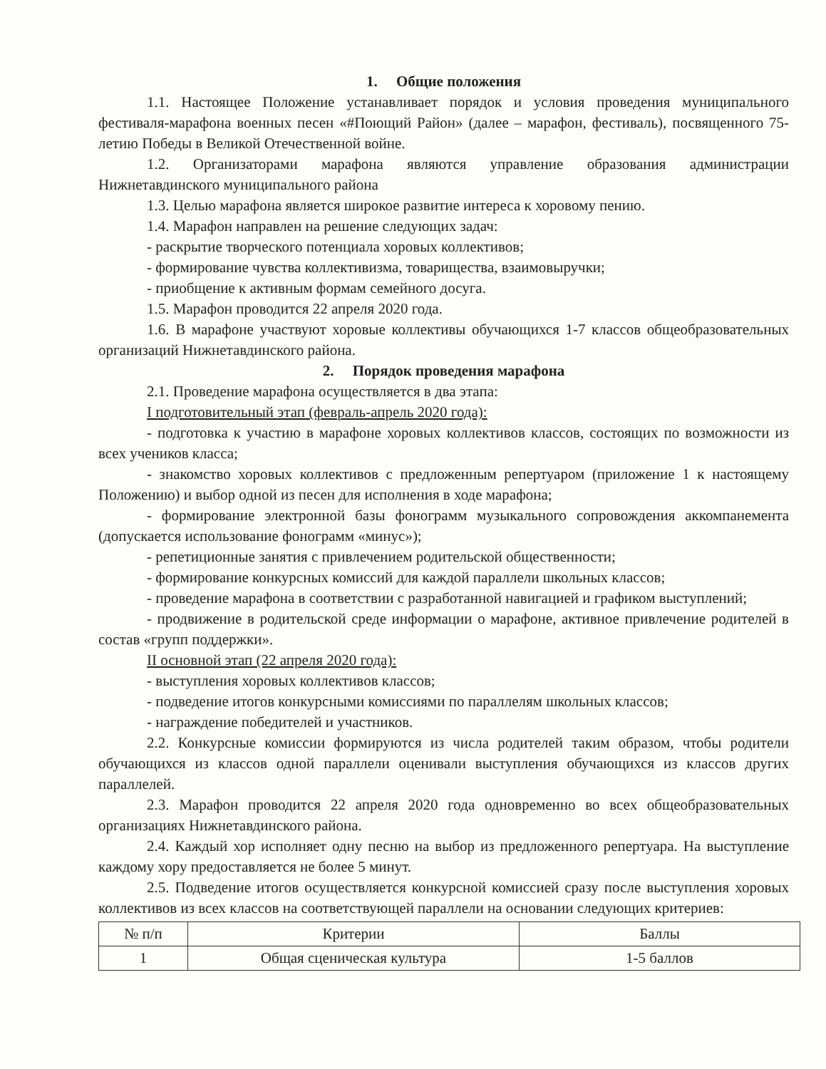1. Общие положения
1.1. Настоящее Положение устанавливает порядок и условия проведения муниципального фестиваля-марафона военных песен «#Поющий Район» (далее – марафон, фестиваль), посвященного 75-летию Победы в Великой Отечественной войне.
1.2. Организаторами марафона являются управление образования администрации Нижнетавдинского муниципального района
1.3. Целью марафона является широкое развитие интереса к хоровому пению.
1.4. Марафон направлен на решение следующих задач:
- раскрытие творческого потенциала хоровых коллективов;
- формирование чувства коллективизма, товарищества, взаимовыручки;
- приобщение к активным формам семейного досуга.
1.5. Марафон проводится 22 апреля 2020 года.
1.6. В марафоне участвуют хоровые коллективы обучающихся 1-7 классов общеобразовательных организаций Нижнетавдинского района.
2. Порядок проведения марафона
2.1. Проведение марафона осуществляется в два этапа:
I подготовительный этап (февраль-апрель 2020 года):
- подготовка к участию в марафоне хоровых коллективов классов, состоящих по возможности из всех учеников класса;
- знакомство хоровых коллективов с предложенным репертуаром (приложение 1 к настоящему Положению) и выбор одной из песен для исполнения в ходе марафона;
- формирование электронной базы фонограмм музыкального сопровождения аккомпанемента (допускается использование фонограмм «минус»);
- репетиционные занятия с привлечением родительской общественности;
- формирование конкурсных комиссий для каждой параллели школьных классов;
- проведение марафона в соответствии с разработанной навигацией и графиком выступлений;
- продвижение в родительской среде информации о марафоне, активное привлечение родителей в состав «групп поддержки».
II основной этап (22 апреля 2020 года):
- выступления хоровых коллективов классов;
- подведение итогов конкурсными комиссиями по параллелям школьных классов;
- награждение победителей и участников.
2.2. Конкурсные комиссии формируются из числа родителей таким образом, чтобы родители обучающихся из классов одной параллели оценивали выступления обучающихся из классов других параллелей.
2.3. Марафон проводится 22 апреля 2020 года одновременно во всех общеобразовательных организациях Нижнетавдинского района.
2.4. Каждый хор исполняет одну песню на выбор из предложенного репертуара. На выступление каждому хору предоставляется не более 5 минут.
2.5. Подведение итогов осуществляется конкурсной комиссией сразу после выступления хоровых коллективов из всех классов на соответствующей параллели на основании следующих критериев:
| № п/п | Критерии | Баллы |
| --- | --- | --- |
| 1 | Общая сценическая культура | 1-5 баллов |